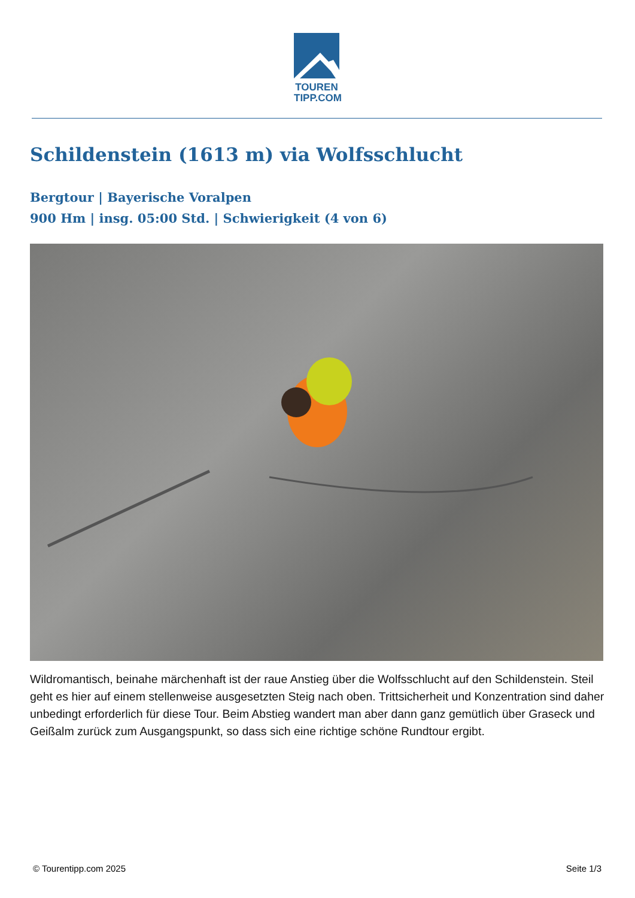TOUREN
TIPP.COM
Schildenstein (1613 m) via Wolfsschlucht
Bergtour | Bayerische Voralpen
900 Hm | insg. 05:00 Std. | Schwierigkeit (4 von 6)
Wildromantisch, beinahe märchenhaft ist der raue Anstieg über die Wolfsschlucht auf den Schildenstein. Steil geht es hier auf einem stellenweise ausgesetzten Steig nach oben. Trittsicherheit und Konzentration sind daher unbedingt erforderlich für diese Tour. Beim Abstieg wandert man aber dann ganz gemütlich über Graseck und Geißalm zurück zum Ausgangspunkt, so dass sich eine richtige schöne Rundtour ergibt.
© Tourentipp.com 2025 Seite 1/3